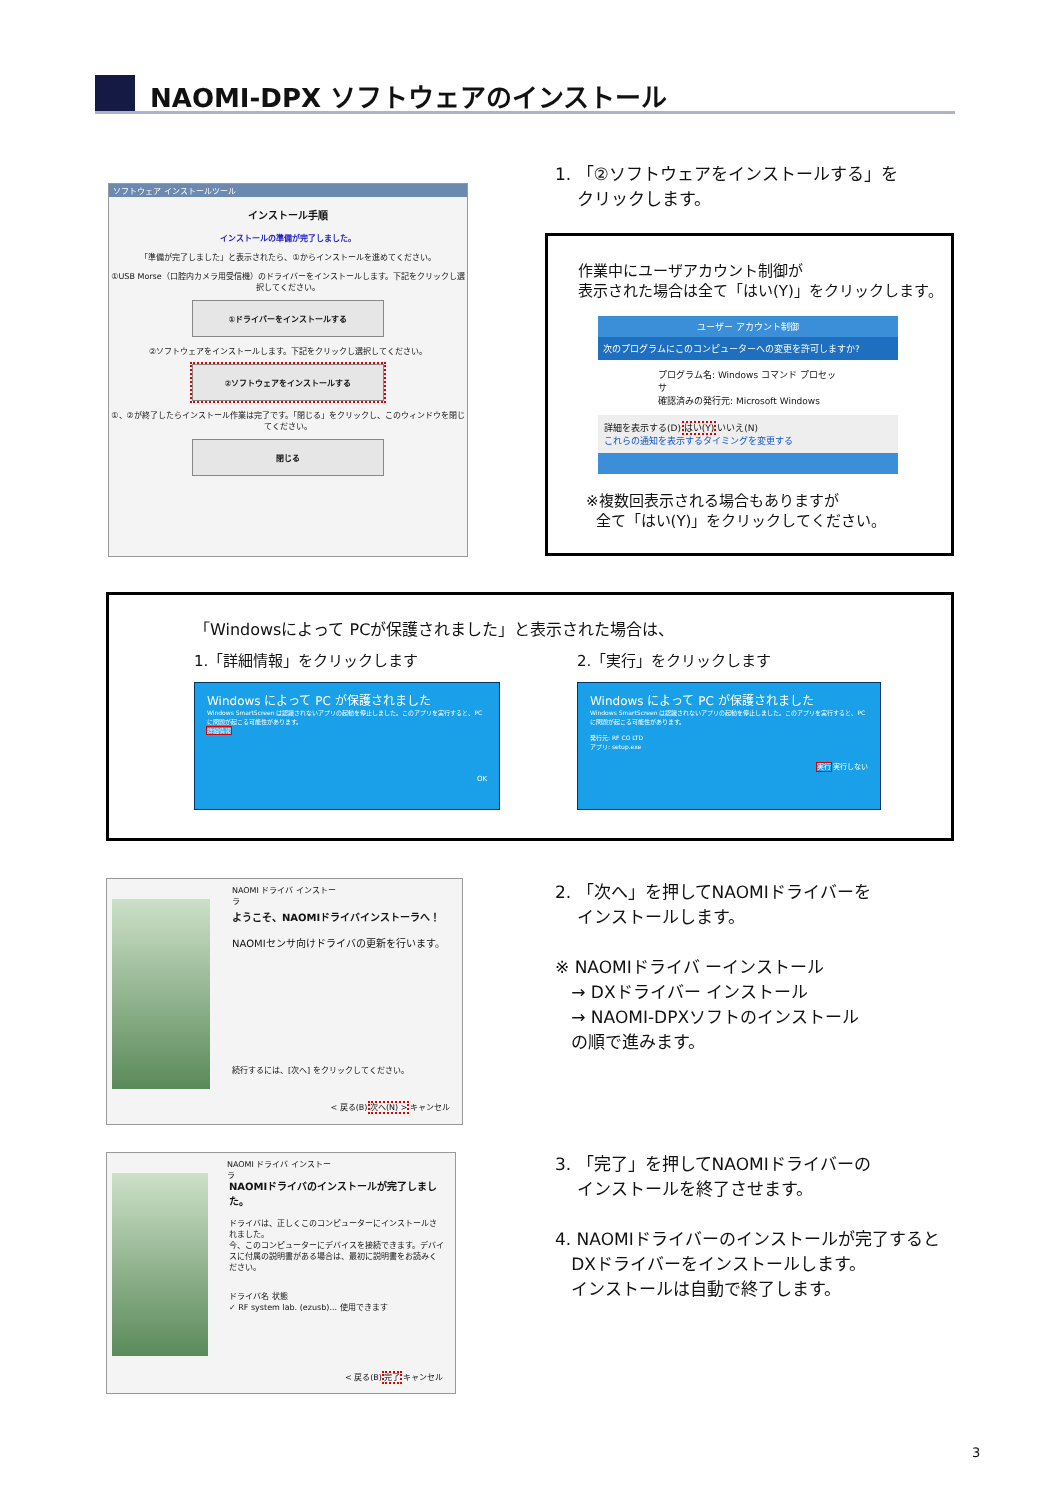NAOMI-DPX ソフトウェアのインストール
ソフトウェア インストールツール
インストール手順
インストールの準備が完了しました。
「準備が完了しました」と表示されたら、①からインストールを進めてください。
①USB Morse（口腔内カメラ用受信機）のドライバーをインストールします。下記をクリックし選択してください。
①ドライバーをインストールする
②ソフトウェアをインストールします。下記をクリックし選択してください。
②ソフトウェアをインストールする
①、②が終了したらインストール作業は完了です。「閉じる」をクリックし、このウィンドウを閉じてください。
閉じる
1. 「②ソフトウェアをインストールする」を
クリックします。
作業中にユーザアカウント制御が
表示された場合は全て「はい(Y)」をクリックします。
ユーザー アカウント制御
次のプログラムにこのコンピューターへの変更を許可しますか?
プログラム名: Windows コマンド プロセッサ
確認済みの発行元: Microsoft Windows
詳細を表示する(D) はい(Y) いいえ(N)
これらの通知を表示するタイミングを変更する
※複数回表示される場合もありますが
全て「はい(Y)」をクリックしてください。
「Windowsによって PCが保護されました」と表示された場合は、
1.「詳細情報」をクリックします 2.「実行」をクリックします
Windows によって PC が保護されました
Windows SmartScreen は認識されないアプリの起動を停止しました。このアプリを実行すると、PC に問題が起こる可能性があります。
詳細情報
OK
Windows によって PC が保護されました
Windows SmartScreen は認識されないアプリの起動を停止しました。このアプリを実行すると、PC に問題が起こる可能性があります。
発行元: RF CO LTD
アプリ: setup.exe
実行 実行しない
NAOMI ドライバ インストーラ
ようこそ、NAOMIドライバインストーラへ！
NAOMIセンサ向けドライバの更新を行います。
続行するには、[次へ] をクリックしてください。
< 戻る(B) 次へ(N) > キャンセル
2. 「次へ」を押してNAOMIドライバーを
インストールします。
※ NAOMIドライバ ーインストール
→ DXドライバー インストール
→ NAOMI-DPXソフトのインストール
の順で進みます。
NAOMI ドライバ インストーラ
NAOMIドライバのインストールが完了しました。
ドライバは、正しくこのコンピューターにインストールされました。
今、このコンピューターにデバイスを接続できます。デバイスに付属の説明書がある場合は、最初に説明書をお読みください。
ドライバ名 状態
✓ RF system lab. (ezusb)... 使用できます
< 戻る(B) 完了 キャンセル
3. 「完了」を押してNAOMIドライバーの
インストールを終了させます。
4. NAOMIドライバーのインストールが完了すると
DXドライバーをインストールします。
インストールは自動で終了します。
3